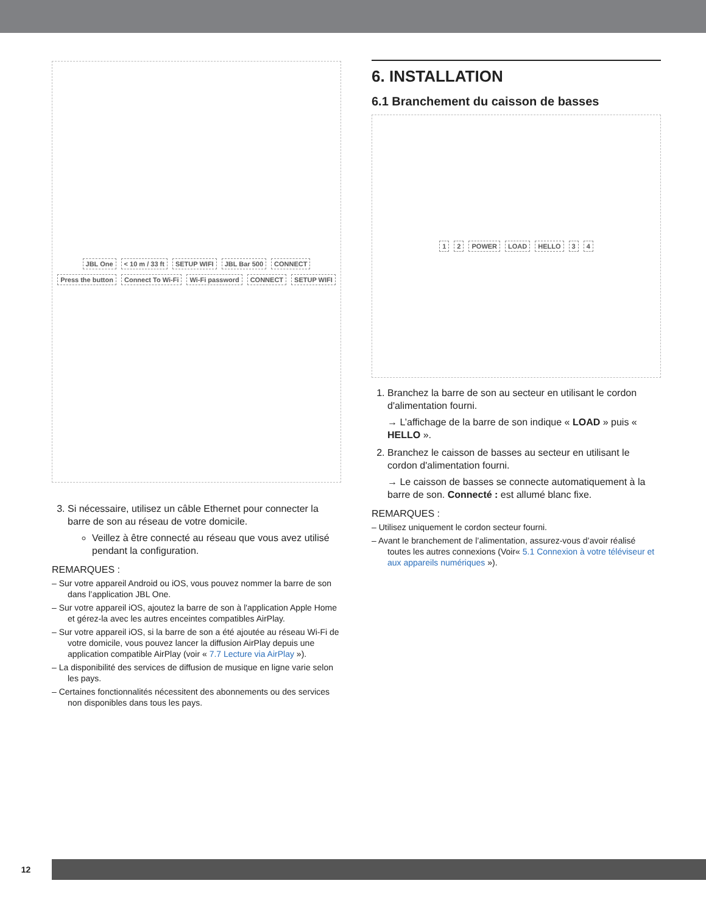JBL One < 10 m / 33 ft SETUP WIFI JBL Bar 500 CONNECT Press the button Connect To Wi-Fi Wi-Fi password CONNECT SETUP WIFI
3. Si nécessaire, utilisez un câble Ethernet pour connecter la barre de son au réseau de votre domicile.
Veillez à être connecté au réseau que vous avez utilisé pendant la configuration.
REMARQUES :
– Sur votre appareil Android ou iOS, vous pouvez nommer la barre de son dans l’application JBL One.
– Sur votre appareil iOS, ajoutez la barre de son à l'application Apple Home et gérez-la avec les autres enceintes compatibles AirPlay.
– Sur votre appareil iOS, si la barre de son a été ajoutée au réseau Wi-Fi de votre domicile, vous pouvez lancer la diffusion AirPlay depuis une application compatible AirPlay (voir « 7.7 Lecture via AirPlay »).
– La disponibilité des services de diffusion de musique en ligne varie selon les pays.
– Certaines fonctionnalités nécessitent des abonnements ou des services non disponibles dans tous les pays.
6. INSTALLATION
6.1 Branchement du caisson de basses
1 2 POWER LOAD HELLO 3 4
1. Branchez la barre de son au secteur en utilisant le cordon d'alimentation fourni.
→ L’affichage de la barre de son indique « LOAD » puis « HELLO ».
2. Branchez le caisson de basses au secteur en utilisant le cordon d'alimentation fourni.
→ Le caisson de basses se connecte automatiquement à la barre de son. Connecté : est allumé blanc fixe.
REMARQUES :
– Utilisez uniquement le cordon secteur fourni.
– Avant le branchement de l’alimentation, assurez-vous d’avoir réalisé toutes les autres connexions (Voir« 5.1 Connexion à votre téléviseur et aux appareils numériques »).
12